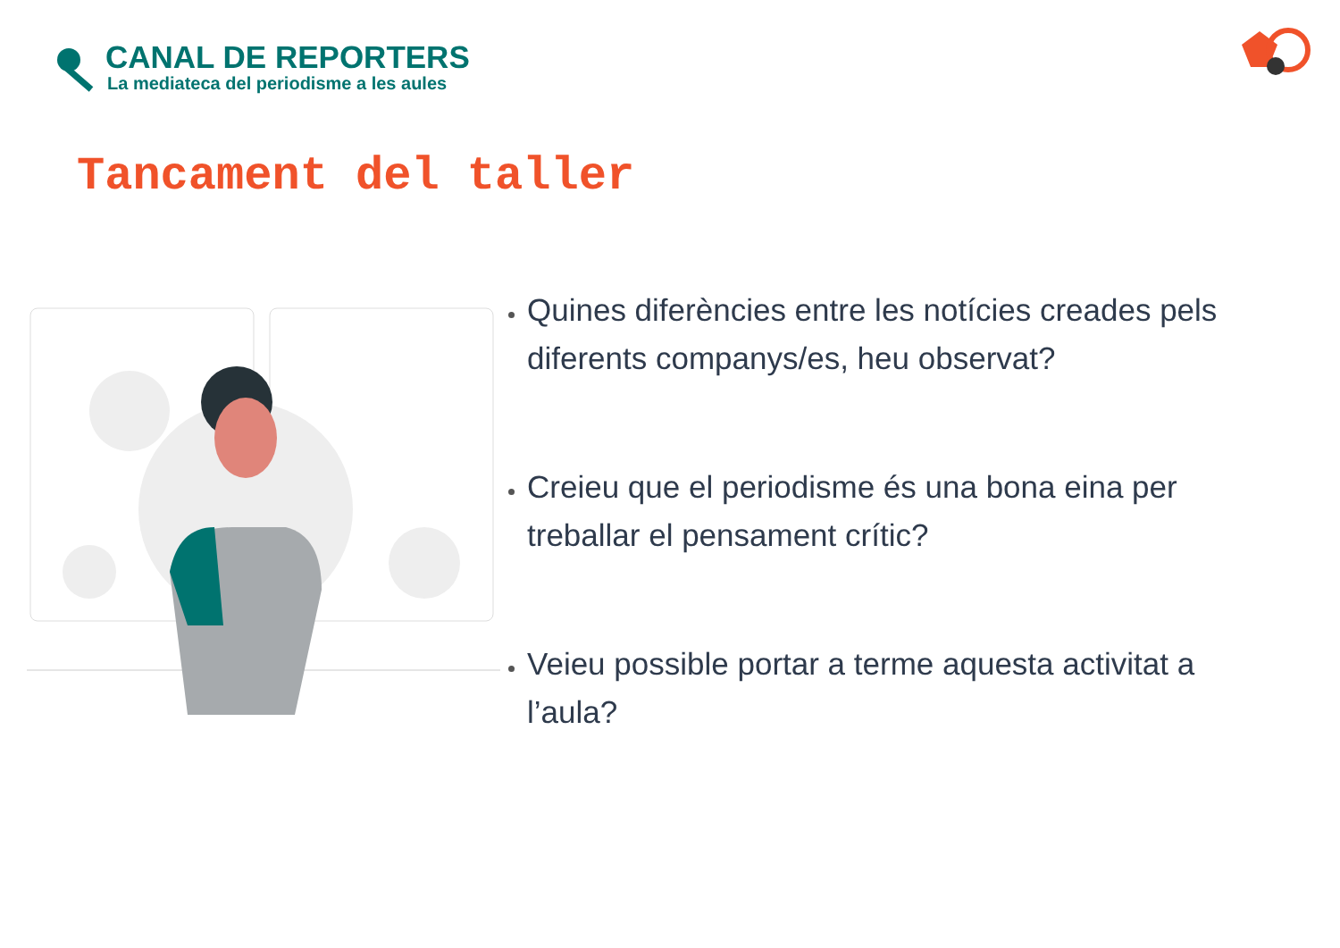CANAL DE REPORTERS
La mediateca del periodisme a les aules
Tancament del taller
Quines diferències entre les notícies creades pels diferents companys/es, heu observat?
Creieu que el periodisme és una bona eina per treballar el pensament crític?
Veieu possible portar a terme aquesta activitat a l’aula?